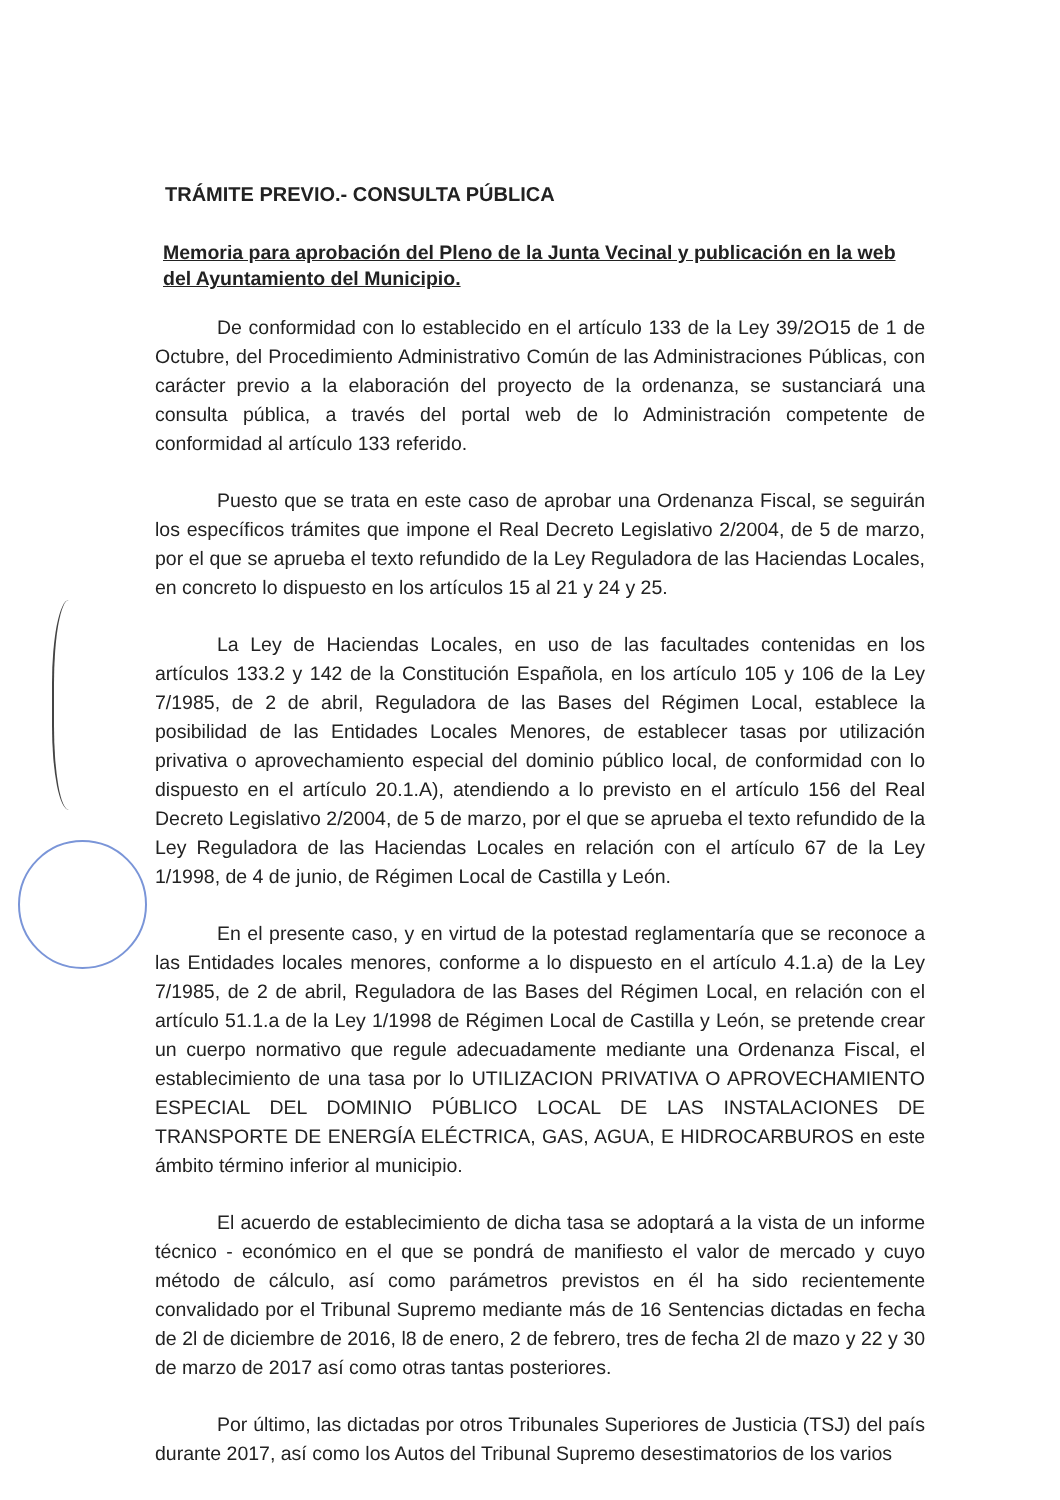TRÁMITE PREVIO.- CONSULTA PÚBLICA
Memoria para aprobación del Pleno de la Junta Vecinal y publicación en la web del Ayuntamiento del Municipio.
De conformidad con lo establecido en el artículo 133 de la Ley 39/2O15 de 1 de Octubre, del Procedimiento Administrativo Común de las Administraciones Públicas, con carácter previo a la elaboración del proyecto de la ordenanza, se sustanciará una consulta pública, a través del portal web de lo Administración competente de conformidad al artículo 133 referido.
Puesto que se trata en este caso de aprobar una Ordenanza Fiscal, se seguirán los específicos trámites que impone el Real Decreto Legislativo 2/2004, de 5 de marzo, por el que se aprueba el texto refundido de la Ley Reguladora de las Haciendas Locales, en concreto lo dispuesto en los artículos 15 al 21 y 24 y 25.
La Ley de Haciendas Locales, en uso de las facultades contenidas en los artículos 133.2 y 142 de la Constitución Española, en los artículo 105 y 106 de la Ley 7/1985, de 2 de abril, Reguladora de las Bases del Régimen Local, establece la posibilidad de las Entidades Locales Menores, de establecer tasas por utilización privativa o aprovechamiento especial del dominio público local, de conformidad con lo dispuesto en el artículo 20.1.A), atendiendo a lo previsto en el artículo 156 del Real Decreto Legislativo 2/2004, de 5 de marzo, por el que se aprueba el texto refundido de la Ley Reguladora de las Haciendas Locales en relación con el artículo 67 de la Ley 1/1998, de 4 de junio, de Régimen Local de Castilla y León.
En el presente caso, y en virtud de la potestad reglamentaría que se reconoce a las Entidades locales menores, conforme a lo dispuesto en el artículo 4.1.a) de la Ley 7/1985, de 2 de abril, Reguladora de las Bases del Régimen Local, en relación con el artículo 51.1.a de la Ley 1/1998 de Régimen Local de Castilla y León, se pretende crear un cuerpo normativo que regule adecuadamente mediante una Ordenanza Fiscal, el establecimiento de una tasa por lo UTILIZACION PRIVATIVA O APROVECHAMIENTO ESPECIAL DEL DOMINIO PÚBLICO LOCAL DE LAS INSTALACIONES DE TRANSPORTE DE ENERGÍA ELÉCTRICA, GAS, AGUA, E HIDROCARBUROS en este ámbito término inferior al municipio.
El acuerdo de establecimiento de dicha tasa se adoptará a la vista de un informe técnico - económico en el que se pondrá de manifiesto el valor de mercado y cuyo método de cálculo, así como parámetros previstos en él ha sido recientemente convalidado por el Tribunal Supremo mediante más de 16 Sentencias dictadas en fecha de 2l de diciembre de 2016, l8 de enero, 2 de febrero, tres de fecha 2l de mazo y 22 y 30 de marzo de 2017 así como otras tantas posteriores.
Por último, las dictadas por otros Tribunales Superiores de Justicia (TSJ) del país durante 2017, así como los Autos del Tribunal Supremo desestimatorios de los varios